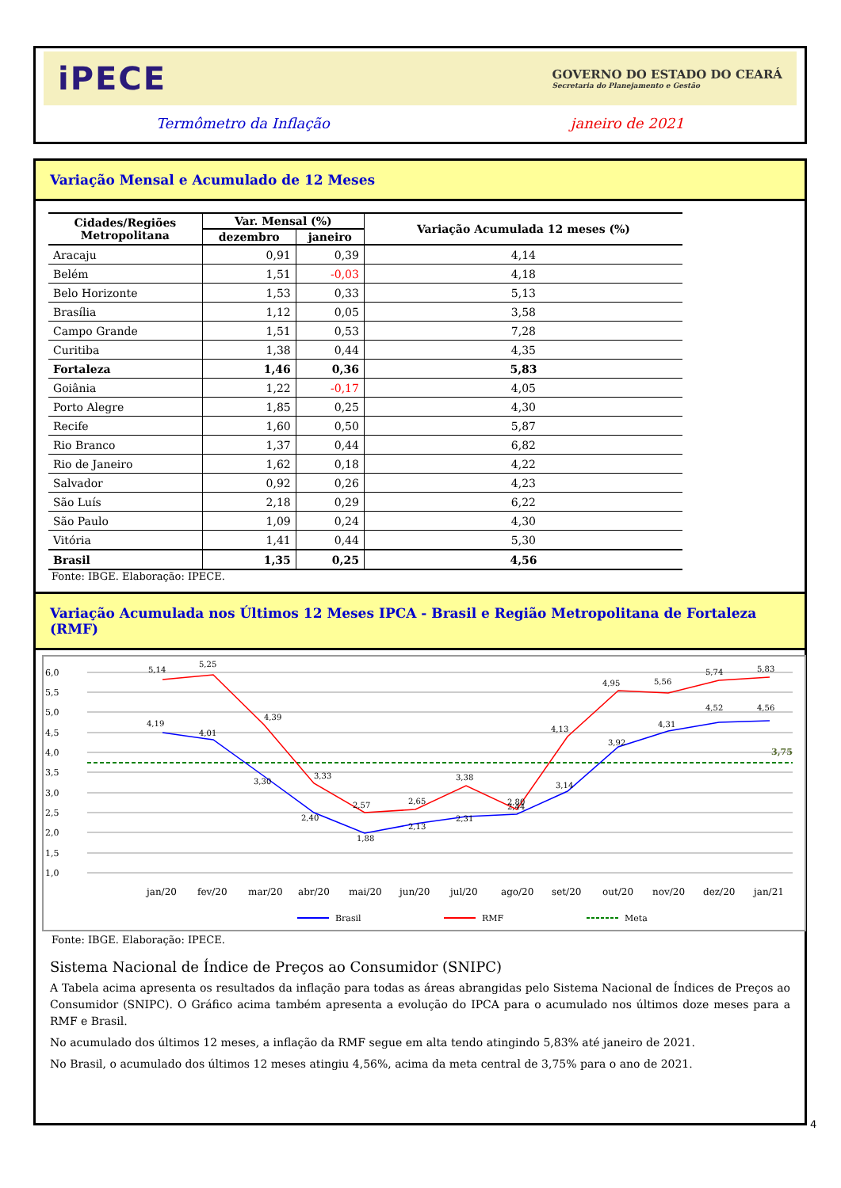iPECE
GOVERNO DO ESTADO DO CEARÁ
Secretaria do Planejamento e Gestão
Termômetro da Inflação janeiro de 2021
Variação Mensal e Acumulado de 12 Meses
| Cidades/Regiões Metropolitana | Var. Mensal (%) | | Variação Acumulada 12 meses (%) |
| --- | --- | --- | --- |
| | dezembro | janeiro | |
| Aracaju | 0,91 | 0,39 | 4,14 |
| Belém | 1,51 | -0,03 | 4,18 |
| Belo Horizonte | 1,53 | 0,33 | 5,13 |
| Brasília | 1,12 | 0,05 | 3,58 |
| Campo Grande | 1,51 | 0,53 | 7,28 |
| Curitiba | 1,38 | 0,44 | 4,35 |
| Fortaleza | 1,46 | 0,36 | 5,83 |
| Goiânia | 1,22 | -0,17 | 4,05 |
| Porto Alegre | 1,85 | 0,25 | 4,30 |
| Recife | 1,60 | 0,50 | 5,87 |
| Rio Branco | 1,37 | 0,44 | 6,82 |
| Rio de Janeiro | 1,62 | 0,18 | 4,22 |
| Salvador | 0,92 | 0,26 | 4,23 |
| São Luís | 2,18 | 0,29 | 6,22 |
| São Paulo | 1,09 | 0,24 | 4,30 |
| Vitória | 1,41 | 0,44 | 5,30 |
| Brasil | 1,35 | 0,25 | 4,56 |
Fonte: IBGE. Elaboração: IPECE.
Variação Acumulada nos Últimos 12 Meses IPCA - Brasil e Região Metropolitana de Fortaleza (RMF)
6,0
5,5
5,0
4,5
4,0
3,5
3,0
2,5
2,0
1,5
1,0
3,75
5,14
5,25
4,39
3,33
2,57
2,65
3,38
2,80
4,13
4,95
5,56
5,74
5,83
4,19
4,01
3,30
2,40
1,88
2,13
2,31
2,44
3,14
3,92
4,31
4,52
4,56
jan/20
fev/20
mar/20
abr/20
mai/20
jun/20
jul/20
ago/20
set/20
out/20
nov/20
dez/20
jan/21
Brasil
RMF
Meta
Fonte: IBGE. Elaboração: IPECE.
Sistema Nacional de Índice de Preços ao Consumidor (SNIPC)
A Tabela acima apresenta os resultados da inflação para todas as áreas abrangidas pelo Sistema Nacional de Índices de Preços ao Consumidor (SNIPC). O Gráfico acima também apresenta a evolução do IPCA para o acumulado nos últimos doze meses para a RMF e Brasil.
No acumulado dos últimos 12 meses, a inflação da RMF segue em alta tendo atingindo 5,83% até janeiro de 2021.
No Brasil, o acumulado dos últimos 12 meses atingiu 4,56%, acima da meta central de 3,75% para o ano de 2021.
4